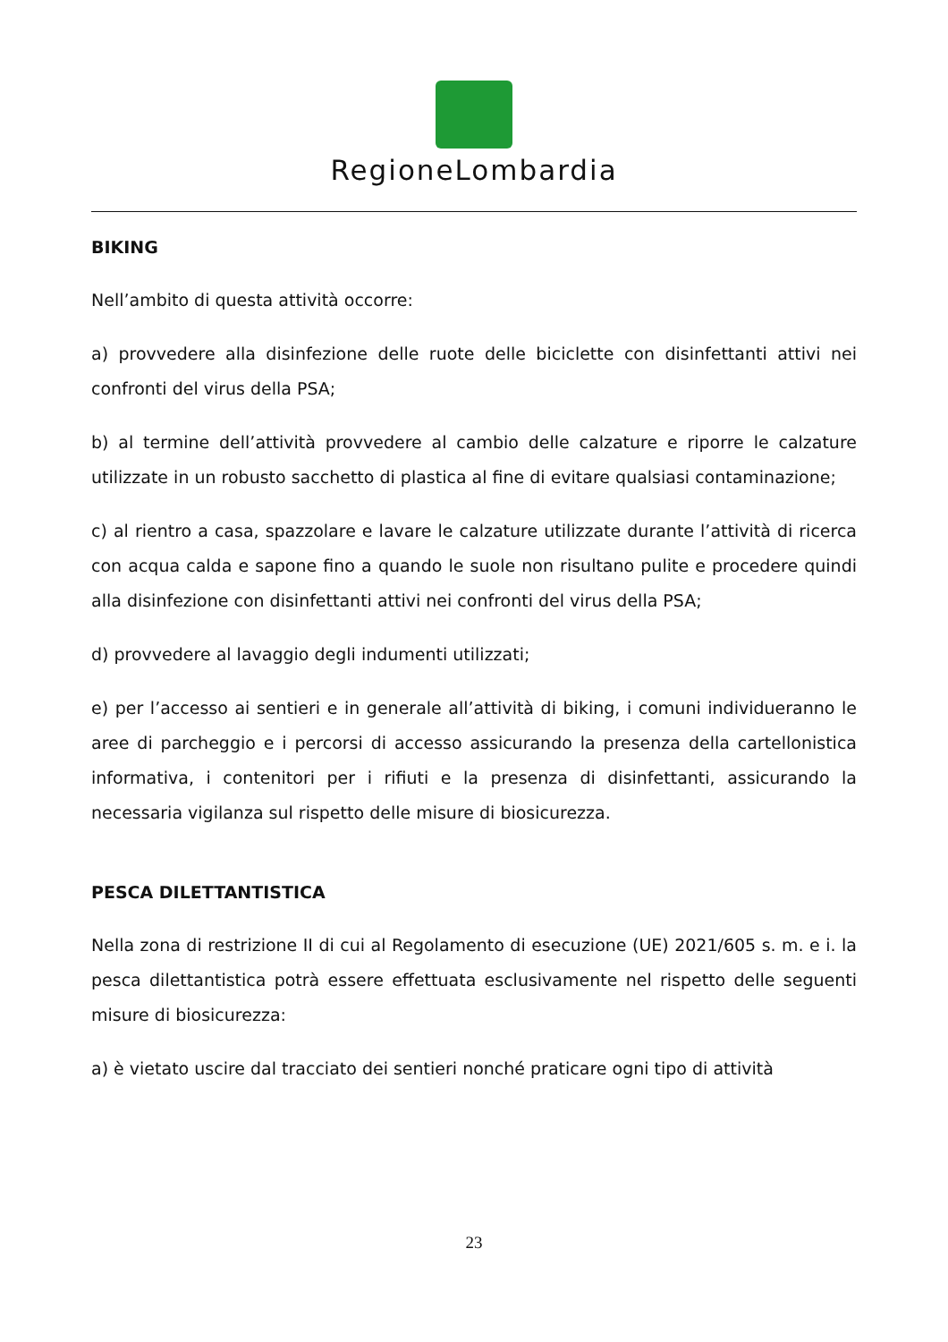RegioneLombardia
BIKING
Nell’ambito di questa attività occorre:
a) provvedere alla disinfezione delle ruote delle biciclette con disinfettanti attivi nei confronti del virus della PSA;
b) al termine dell’attività provvedere al cambio delle calzature e riporre le calzature utilizzate in un robusto sacchetto di plastica al fine di evitare qualsiasi contaminazione;
c) al rientro a casa, spazzolare e lavare le calzature utilizzate durante l’attività di ricerca con acqua calda e sapone fino a quando le suole non risultano pulite e procedere quindi alla disinfezione con disinfettanti attivi nei confronti del virus della PSA;
d) provvedere al lavaggio degli indumenti utilizzati;
e) per l’accesso ai sentieri e in generale all’attività di biking, i comuni individueranno le aree di parcheggio e i percorsi di accesso assicurando la presenza della cartellonistica informativa, i contenitori per i rifiuti e la presenza di disinfettanti, assicurando la necessaria vigilanza sul rispetto delle misure di biosicurezza.
PESCA DILETTANTISTICA
Nella zona di restrizione II di cui al Regolamento di esecuzione (UE) 2021/605 s. m. e i. la pesca dilettantistica potrà essere effettuata esclusivamente nel rispetto delle seguenti misure di biosicurezza:
a) è vietato uscire dal tracciato dei sentieri nonché praticare ogni tipo di attività
23